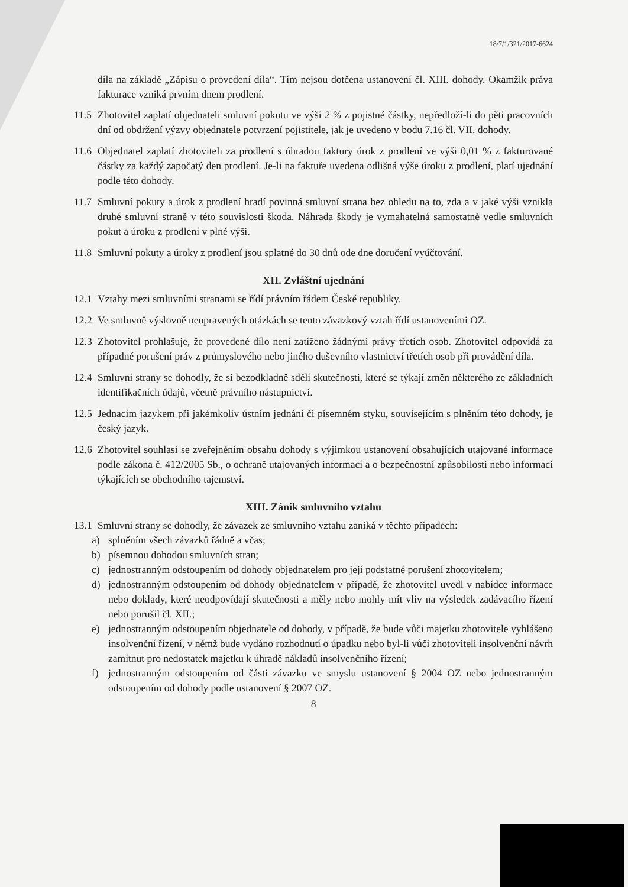18/7/1/321/2017-6624
díla na základě „Zápisu o provedení díla“. Tím nejsou dotčena ustanovení čl. XIII. dohody. Okamžik práva fakturace vzniká prvním dnem prodlení.
11.5
Zhotovitel zaplatí objednateli smluvní pokutu ve výši 2 % z pojistné částky, nepředloží-li do pěti pracovních dní od obdržení výzvy objednatele potvrzení pojistitele, jak je uvedeno v bodu 7.16 čl. VII. dohody.
11.6
Objednatel zaplatí zhotoviteli za prodlení s úhradou faktury úrok z prodlení ve výši 0,01 % z fakturované částky za každý započatý den prodlení. Je-li na faktuře uvedena odlišná výše úroku z prodlení, platí ujednání podle této dohody.
11.7
Smluvní pokuty a úrok z prodlení hradí povinná smluvní strana bez ohledu na to, zda a v jaké výši vznikla druhé smluvní straně v této souvislosti škoda. Náhrada škody je vymahatelná samostatně vedle smluvních pokut a úroku z prodlení v plné výši.
11.8
Smluvní pokuty a úroky z prodlení jsou splatné do 30 dnů ode dne doručení vyúčtování.
XII. Zvláštní ujednání
12.1
Vztahy mezi smluvními stranami se řídí právním řádem České republiky.
12.2
Ve smluvně výslovně neupravených otázkách se tento závazkový vztah řídí ustanoveními OZ.
12.3
Zhotovitel prohlašuje, že provedené dílo není zatíženo žádnými právy třetích osob. Zhotovitel odpovídá za případné porušení práv z průmyslového nebo jiného duševního vlastnictví třetích osob při provádění díla.
12.4
Smluvní strany se dohodly, že si bezodkladně sdělí skutečnosti, které se týkají změn některého ze základních identifikačních údajů, včetně právního nástupnictví.
12.5
Jednacím jazykem při jakémkoliv ústním jednání či písemném styku, souvisejícím s plněním této dohody, je český jazyk.
12.6
Zhotovitel souhlasí se zveřejněním obsahu dohody s výjimkou ustanovení obsahujících utajované informace podle zákona č. 412/2005 Sb., o ochraně utajovaných informací a o bezpečnostní způsobilosti nebo informací týkajících se obchodního tajemství.
XIII. Zánik smluvního vztahu
13.1
Smluvní strany se dohodly, že závazek ze smluvního vztahu zaniká v těchto případech:
a) splněním všech závazků řádně a včas;
b) písemnou dohodou smluvních stran;
c) jednostranným odstoupením od dohody objednatelem pro její podstatné porušení zhotovitelem;
d) jednostranným odstoupením od dohody objednatelem v případě, že zhotovitel uvedl v nabídce informace nebo doklady, které neodpovídají skutečnosti a měly nebo mohly mít vliv na výsledek zadávacího řízení nebo porušil čl. XII.;
e) jednostranným odstoupením objednatele od dohody, v případě, že bude vůči majetku zhotovitele vyhlášeno insolvenční řízení, v němž bude vydáno rozhodnutí o úpadku nebo byl-li vůči zhotoviteli insolvenční návrh zamítnut pro nedostatek majetku k úhradě nákladů insolvenčního řízení;
f) jednostranným odstoupením od části závazku ve smyslu ustanovení § 2004 OZ nebo jednostranným odstoupením od dohody podle ustanovení § 2007 OZ.
8